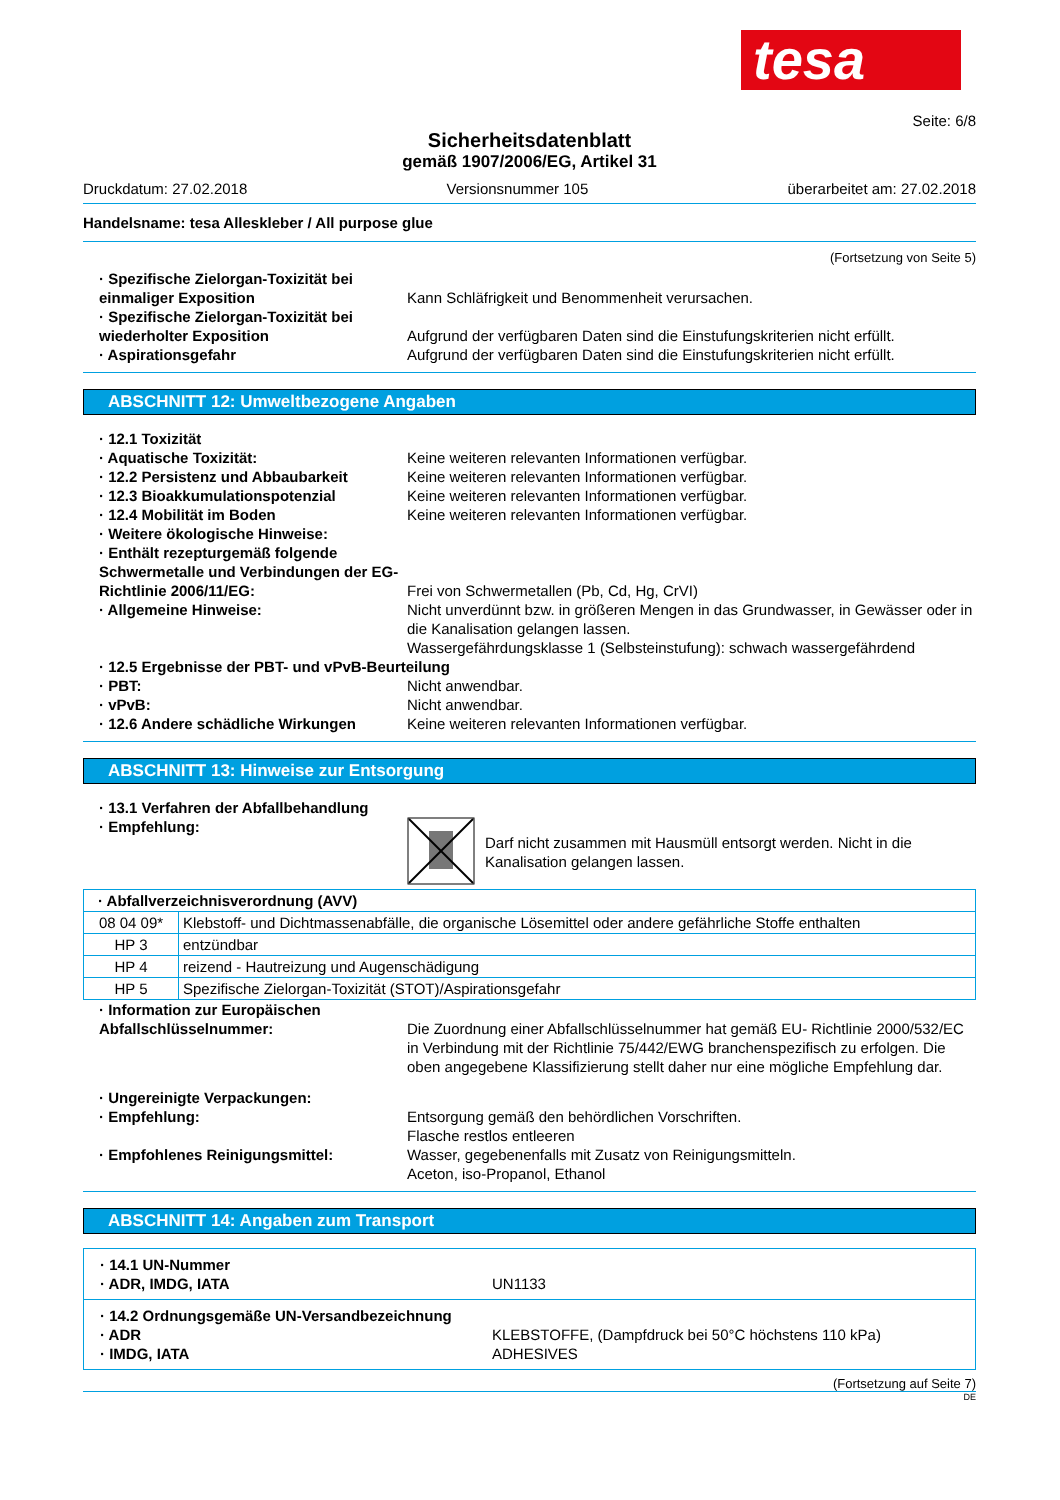tesa
Seite: 6/8
Sicherheitsdatenblatt
gemäß 1907/2006/EG, Artikel 31
Druckdatum: 27.02.2018 Versionsnummer 105 überarbeitet am: 27.02.2018
Handelsname: tesa Alleskleber / All purpose glue
(Fortsetzung von Seite 5)
· Spezifische Zielorgan-Toxizität bei einmaliger Exposition
Kann Schläfrigkeit und Benommenheit verursachen.
· Spezifische Zielorgan-Toxizität bei wiederholter Exposition
Aufgrund der verfügbaren Daten sind die Einstufungskriterien nicht erfüllt.
· Aspirationsgefahr Aufgrund der verfügbaren Daten sind die Einstufungskriterien nicht erfüllt.
ABSCHNITT 12: Umweltbezogene Angaben
· 12.1 Toxizität
· Aquatische Toxizität: Keine weiteren relevanten Informationen verfügbar.
· 12.2 Persistenz und Abbaubarkeit Keine weiteren relevanten Informationen verfügbar.
· 12.3 Bioakkumulationspotenzial Keine weiteren relevanten Informationen verfügbar.
· 12.4 Mobilität im Boden Keine weiteren relevanten Informationen verfügbar.
· Weitere ökologische Hinweise:
· Enthält rezepturgemäß folgende Schwermetalle und Verbindungen der EG-Richtlinie 2006/11/EG:
Frei von Schwermetallen (Pb, Cd, Hg, CrVI)
· Allgemeine Hinweise: Nicht unverdünnt bzw. in größeren Mengen in das Grundwasser, in Gewässer oder in die Kanalisation gelangen lassen.
Wassergefährdungsklasse 1 (Selbsteinstufung): schwach wassergefährdend
· 12.5 Ergebnisse der PBT- und vPvB-Beurteilung
· PBT: Nicht anwendbar.
· vPvB: Nicht anwendbar.
· 12.6 Andere schädliche Wirkungen Keine weiteren relevanten Informationen verfügbar.
ABSCHNITT 13: Hinweise zur Entsorgung
· 13.1 Verfahren der Abfallbehandlung
· Empfehlung:
Darf nicht zusammen mit Hausmüll entsorgt werden. Nicht in die Kanalisation gelangen lassen.
| · Abfallverzeichnisverordnung (AVV) | |
| 08 04 09* | Klebstoff- und Dichtmassenabfälle, die organische Lösemittel oder andere gefährliche Stoffe enthalten |
| HP 3 | entzündbar |
| HP 4 | reizend - Hautreizung und Augenschädigung |
| HP 5 | Spezifische Zielorgan-Toxizität (STOT)/Aspirationsgefahr |
· Information zur Europäischen Abfallschlüsselnummer:
Die Zuordnung einer Abfallschlüsselnummer hat gemäß EU- Richtlinie 2000/532/EC in Verbindung mit der Richtlinie 75/442/EWG branchenspezifisch zu erfolgen. Die oben angegebene Klassifizierung stellt daher nur eine mögliche Empfehlung dar.
· Ungereinigte Verpackungen:
· Empfehlung: Entsorgung gemäß den behördlichen Vorschriften.
Flasche restlos entleeren
· Empfohlenes Reinigungsmittel: Wasser, gegebenenfalls mit Zusatz von Reinigungsmitteln.
Aceton, iso-Propanol, Ethanol
ABSCHNITT 14: Angaben zum Transport
· 14.1 UN-Nummer
· ADR, IMDG, IATA
UN1133
· 14.2 Ordnungsgemäße UN-Versandbezeichnung
· ADR
· IMDG, IATA
KLEBSTOFFE, (Dampfdruck bei 50°C höchstens 110 kPa)
ADHESIVES
(Fortsetzung auf Seite 7)
DE